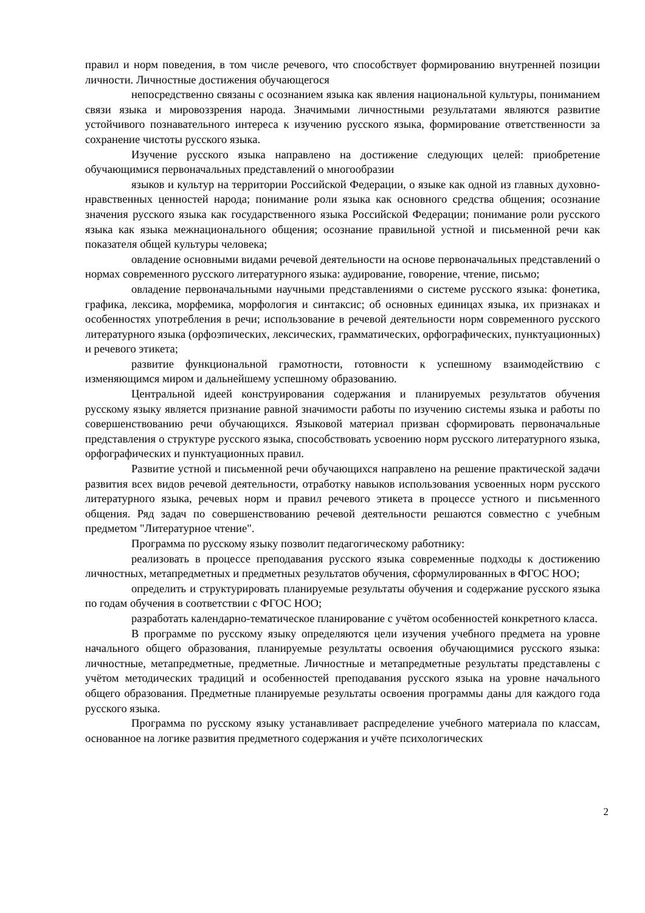правил и норм поведения, в том числе речевого, что способствует формированию внутренней позиции личности. Личностные достижения обучающегося
непосредственно связаны с осознанием языка как явления национальной культуры, пониманием связи языка и мировоззрения народа. Значимыми личностными результатами являются развитие устойчивого познавательного интереса к изучению русского языка, формирование ответственности за сохранение чистоты русского языка.
Изучение русского языка направлено на достижение следующих целей: приобретение обучающимися первоначальных представлений о многообразии
языков и культур на территории Российской Федерации, о языке как одной из главных духовно-нравственных ценностей народа; понимание роли языка как основного средства общения; осознание значения русского языка как государственного языка Российской Федерации; понимание роли русского языка как языка межнационального общения; осознание правильной устной и письменной речи как показателя общей культуры человека;
овладение основными видами речевой деятельности на основе первоначальных представлений о нормах современного русского литературного языка: аудирование, говорение, чтение, письмо;
овладение первоначальными научными представлениями о системе русского языка: фонетика, графика, лексика, морфемика, морфология и синтаксис; об основных единицах языка, их признаках и особенностях употребления в речи; использование в речевой деятельности норм современного русского литературного языка (орфоэпических, лексических, грамматических, орфографических, пунктуационных) и речевого этикета;
развитие функциональной грамотности, готовности к успешному взаимодействию с изменяющимся миром и дальнейшему успешному образованию.
Центральной идеей конструирования содержания и планируемых результатов обучения русскому языку является признание равной значимости работы по изучению системы языка и работы по совершенствованию речи обучающихся. Языковой материал призван сформировать первоначальные представления о структуре русского языка, способствовать усвоению норм русского литературного языка, орфографических и пунктуационных правил.
Развитие устной и письменной речи обучающихся направлено на решение практической задачи развития всех видов речевой деятельности, отработку навыков использования усвоенных норм русского литературного языка, речевых норм и правил речевого этикета в процессе устного и письменного общения. Ряд задач по совершенствованию речевой деятельности решаются совместно с учебным предметом "Литературное чтение".
Программа по русскому языку позволит педагогическому работнику:
реализовать в процессе преподавания русского языка современные подходы к достижению личностных, метапредметных и предметных результатов обучения, сформулированных в ФГОС НОО;
определить и структурировать планируемые результаты обучения и содержание русского языка по годам обучения в соответствии с ФГОС НОО;
разработать календарно-тематическое планирование с учётом особенностей конкретного класса.
В программе по русскому языку определяются цели изучения учебного предмета на уровне начального общего образования, планируемые результаты освоения обучающимися русского языка: личностные, метапредметные, предметные. Личностные и метапредметные результаты представлены с учётом методических традиций и особенностей преподавания русского языка на уровне начального общего образования. Предметные планируемые результаты освоения программы даны для каждого года русского языка.
Программа по русскому языку устанавливает распределение учебного материала по классам, основанное на логике развития предметного содержания и учёте психологических
2